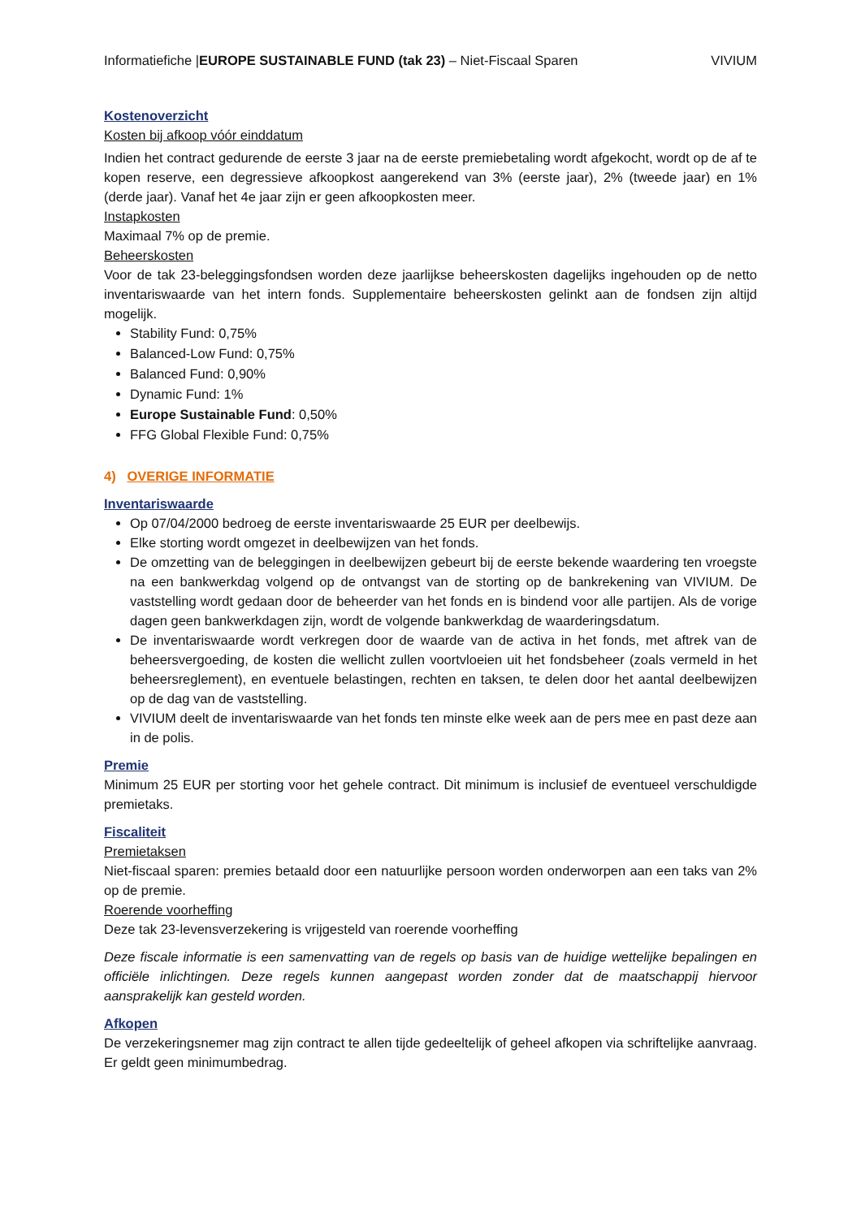Informatiefiche |EUROPE SUSTAINABLE FUND (tak 23) – Niet-Fiscaal Sparen VIVIUM
Kostenoverzicht
Kosten bij afkoop vóór einddatum
Indien het contract gedurende de eerste 3 jaar na de eerste premiebetaling wordt afgekocht, wordt op de af te kopen reserve, een degressieve afkoopkost aangerekend van 3% (eerste jaar), 2% (tweede jaar) en 1% (derde jaar). Vanaf het 4e jaar zijn er geen afkoopkosten meer.
Instapkosten
Maximaal 7% op de premie.
Beheerskosten
Voor de tak 23-beleggingsfondsen worden deze jaarlijkse beheerskosten dagelijks ingehouden op de netto inventariswaarde van het intern fonds. Supplementaire beheerskosten gelinkt aan de fondsen zijn altijd mogelijk.
Stability Fund: 0,75%
Balanced-Low Fund: 0,75%
Balanced Fund: 0,90%
Dynamic Fund: 1%
Europe Sustainable Fund: 0,50%
FFG Global Flexible Fund: 0,75%
4) OVERIGE INFORMATIE
Inventariswaarde
Op 07/04/2000 bedroeg de eerste inventariswaarde 25 EUR per deelbewijs.
Elke storting wordt omgezet in deelbewijzen van het fonds.
De omzetting van de beleggingen in deelbewijzen gebeurt bij de eerste bekende waardering ten vroegste na een bankwerkdag volgend op de ontvangst van de storting op de bankrekening van VIVIUM. De vaststelling wordt gedaan door de beheerder van het fonds en is bindend voor alle partijen. Als de vorige dagen geen bankwerkdagen zijn, wordt de volgende bankwerkdag de waarderingsdatum.
De inventariswaarde wordt verkregen door de waarde van de activa in het fonds, met aftrek van de beheersvergoeding, de kosten die wellicht zullen voortvloeien uit het fondsbeheer (zoals vermeld in het beheersreglement), en eventuele belastingen, rechten en taksen, te delen door het aantal deelbewijzen op de dag van de vaststelling.
VIVIUM deelt de inventariswaarde van het fonds ten minste elke week aan de pers mee en past deze aan in de polis.
Premie
Minimum 25 EUR per storting voor het gehele contract. Dit minimum is inclusief de eventueel verschuldigde premietaks.
Fiscaliteit
Premietaksen
Niet-fiscaal sparen: premies betaald door een natuurlijke persoon worden onderworpen aan een taks van 2% op de premie.
Roerende voorheffing
Deze tak 23-levensverzekering is vrijgesteld van roerende voorheffing
Deze fiscale informatie is een samenvatting van de regels op basis van de huidige wettelijke bepalingen en officiële inlichtingen. Deze regels kunnen aangepast worden zonder dat de maatschappij hiervoor aansprakelijk kan gesteld worden.
Afkopen
De verzekeringsnemer mag zijn contract te allen tijde gedeeltelijk of geheel afkopen via schriftelijke aanvraag. Er geldt geen minimumbedrag.